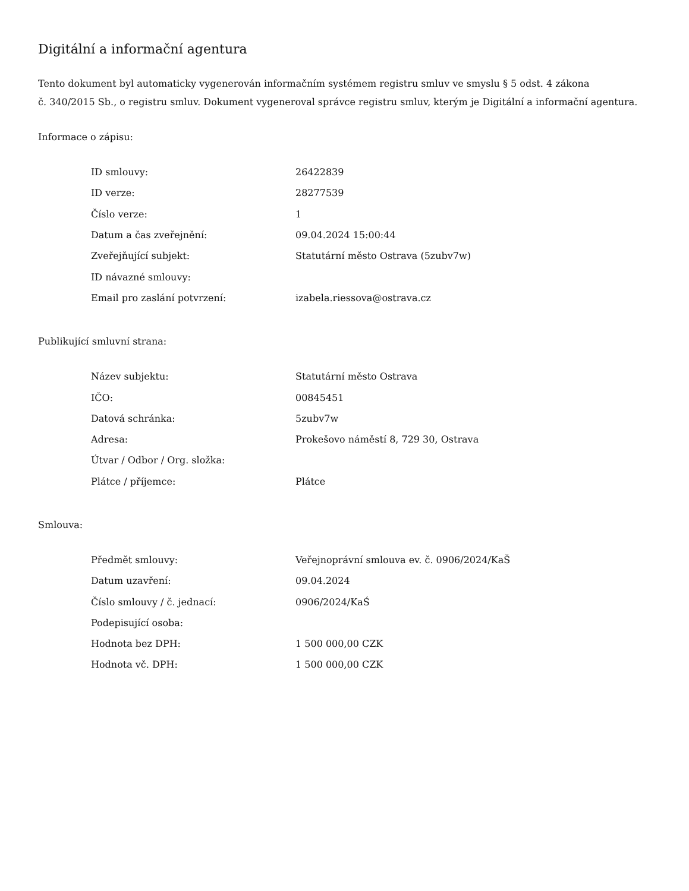Digitální a informační agentura
Tento dokument byl automaticky vygenerován informačním systémem registru smluv ve smyslu § 5 odst. 4 zákona
č. 340/2015 Sb., o registru smluv. Dokument vygeneroval správce registru smluv, kterým je Digitální a informační agentura.
Informace o zápisu:
| ID smlouvy: | 26422839 |
| ID verze: | 28277539 |
| Číslo verze: | 1 |
| Datum a čas zveřejnění: | 09.04.2024 15:00:44 |
| Zveřejňující subjekt: | Statutární město Ostrava (5zubv7w) |
| ID návazné smlouvy: | |
| Email pro zaslání potvrzení: | izabela.riessova@ostrava.cz |
Publikující smluvní strana:
| Název subjektu: | Statutární město Ostrava |
| IČO: | 00845451 |
| Datová schránka: | 5zubv7w |
| Adresa: | Prokešovo náměstí 8, 729 30, Ostrava |
| Útvar / Odbor / Org. složka: | |
| Plátce / příjemce: | Plátce |
Smlouva:
| Předmět smlouvy: | Veřejnoprávní smlouva ev. č. 0906/2024/KaŠ |
| Datum uzavření: | 09.04.2024 |
| Číslo smlouvy / č. jednací: | 0906/2024/KaŚ |
| Podepisující osoba: | |
| Hodnota bez DPH: | 1 500 000,00 CZK |
| Hodnota vč. DPH: | 1 500 000,00 CZK |